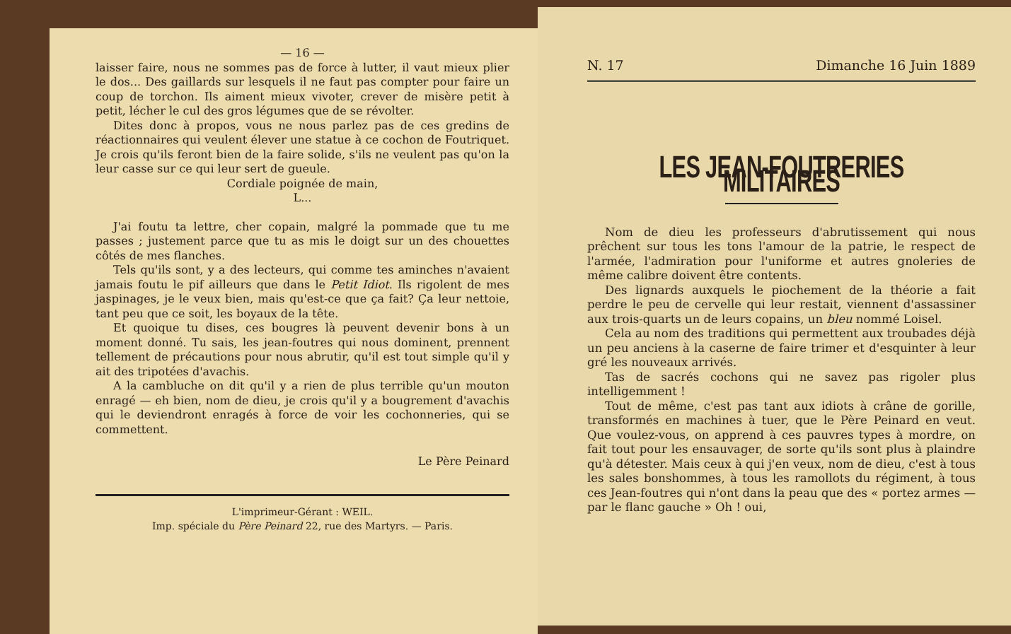— 16 —
laisser faire, nous ne sommes pas de force à lutter, il vaut mieux plier le dos... Des gaillards sur lesquels il ne faut pas compter pour faire un coup de torchon. Ils aiment mieux vivoter, crever de misère petit à petit, lécher le cul des gros légumes que de se révolter.
Dites donc à propos, vous ne nous parlez pas de ces gredins de réactionnaires qui veulent élever une statue à ce cochon de Foutriquet. Je crois qu'ils feront bien de la faire solide, s'ils ne veulent pas qu'on la leur casse sur ce qui leur sert de gueule.
Cordiale poignée de main,
L...
J'ai foutu ta lettre, cher copain, malgré la pommade que tu me passes ; justement parce que tu as mis le doigt sur un des chouettes côtés de mes flanches.
Tels qu'ils sont, y a des lecteurs, qui comme tes aminches n'avaient jamais foutu le pif ailleurs que dans le Petit Idiot. Ils rigolent de mes jaspinages, je le veux bien, mais qu'est-ce que ça fait? Ça leur nettoie, tant peu que ce soit, les boyaux de la tête.
Et quoique tu dises, ces bougres là peuvent devenir bons à un moment donné. Tu sais, les jean-foutres qui nous dominent, prennent tellement de précautions pour nous abrutir, qu'il est tout simple qu'il y ait des tripotées d'avachis.
A la cambluche on dit qu'il y a rien de plus terrible qu'un mouton enragé — eh bien, nom de dieu, je crois qu'il y a bougrement d'avachis qui le deviendront enragés à force de voir les cochonneries, qui se commettent.
Le Père Peinard
L'imprimeur-Gérant : WEIL.
Imp. spéciale du Père Peinard 22, rue des Martyrs. — Paris.
N. 17 Dimanche 16 Juin 1889
LES JEAN-FOUTRERIES MILITAIRES
Nom de dieu les professeurs d'abrutissement qui nous prêchent sur tous les tons l'amour de la patrie, le respect de l'armée, l'admiration pour l'uniforme et autres gnoleries de même calibre doivent être contents.
Des lignards auxquels le piochement de la théorie a fait perdre le peu de cervelle qui leur restait, viennent d'assassiner aux trois-quarts un de leurs copains, un bleu nommé Loisel.
Cela au nom des traditions qui permettent aux troubades déjà un peu anciens à la caserne de faire trimer et d'esquinter à leur gré les nouveaux arrivés.
Tas de sacrés cochons qui ne savez pas rigoler plus intelligemment !
Tout de même, c'est pas tant aux idiots à crâne de gorille, transformés en machines à tuer, que le Père Peinard en veut. Que voulez-vous, on apprend à ces pauvres types à mordre, on fait tout pour les ensauvager, de sorte qu'ils sont plus à plaindre qu'à détester. Mais ceux à qui j'en veux, nom de dieu, c'est à tous les sales bonshommes, à tous les ramollots du régiment, à tous ces Jean-foutres qui n'ont dans la peau que des « portez armes — par le flanc gauche » Oh ! oui,